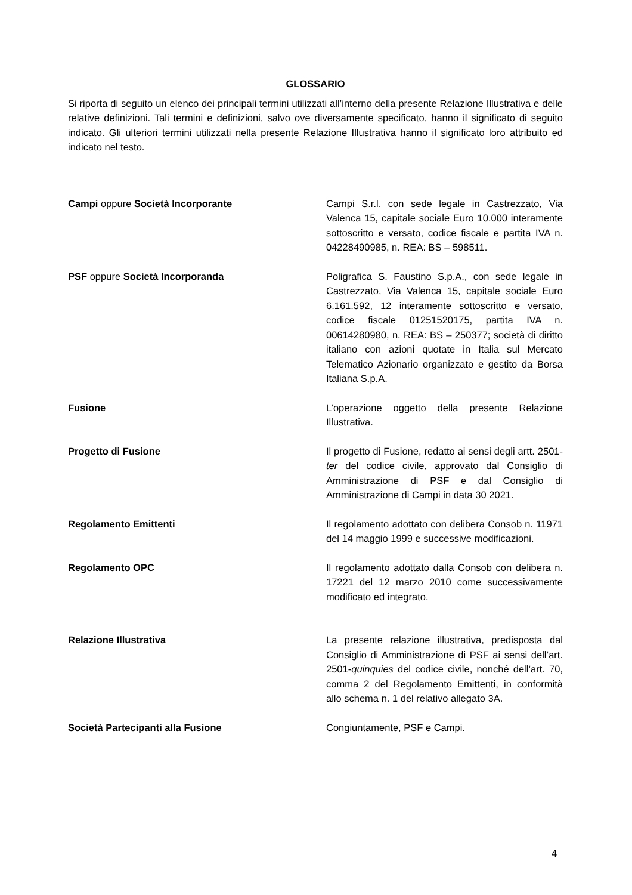GLOSSARIO
Si riporta di seguito un elenco dei principali termini utilizzati all’interno della presente Relazione Illustrativa e delle relative definizioni. Tali termini e definizioni, salvo ove diversamente specificato, hanno il significato di seguito indicato. Gli ulteriori termini utilizzati nella presente Relazione Illustrativa hanno il significato loro attribuito ed indicato nel testo.
Campi oppure Società Incorporante Campi S.r.l. con sede legale in Castrezzato, Via Valenca 15, capitale sociale Euro 10.000 interamente sottoscritto e versato, codice fiscale e partita IVA n. 04228490985, n. REA: BS – 598511.
PSF oppure Società Incorporanda Poligrafica S. Faustino S.p.A., con sede legale in Castrezzato, Via Valenca 15, capitale sociale Euro 6.161.592, 12 interamente sottoscritto e versato, codice fiscale 01251520175, partita IVA n. 00614280980, n. REA: BS – 250377; società di diritto italiano con azioni quotate in Italia sul Mercato Telematico Azionario organizzato e gestito da Borsa Italiana S.p.A.
Fusione L’operazione oggetto della presente Relazione Illustrativa.
Progetto di Fusione Il progetto di Fusione, redatto ai sensi degli artt. 2501-ter del codice civile, approvato dal Consiglio di Amministrazione di PSF e dal Consiglio di Amministrazione di Campi in data 30 2021.
Regolamento Emittenti Il regolamento adottato con delibera Consob n. 11971 del 14 maggio 1999 e successive modificazioni.
Regolamento OPC Il regolamento adottato dalla Consob con delibera n. 17221 del 12 marzo 2010 come successivamente modificato ed integrato.
Relazione Illustrativa La presente relazione illustrativa, predisposta dal Consiglio di Amministrazione di PSF ai sensi dell’art. 2501-quinquies del codice civile, nonché dell’art. 70, comma 2 del Regolamento Emittenti, in conformità allo schema n. 1 del relativo allegato 3A.
Società Partecipanti alla Fusione Congiuntamente, PSF e Campi.
4